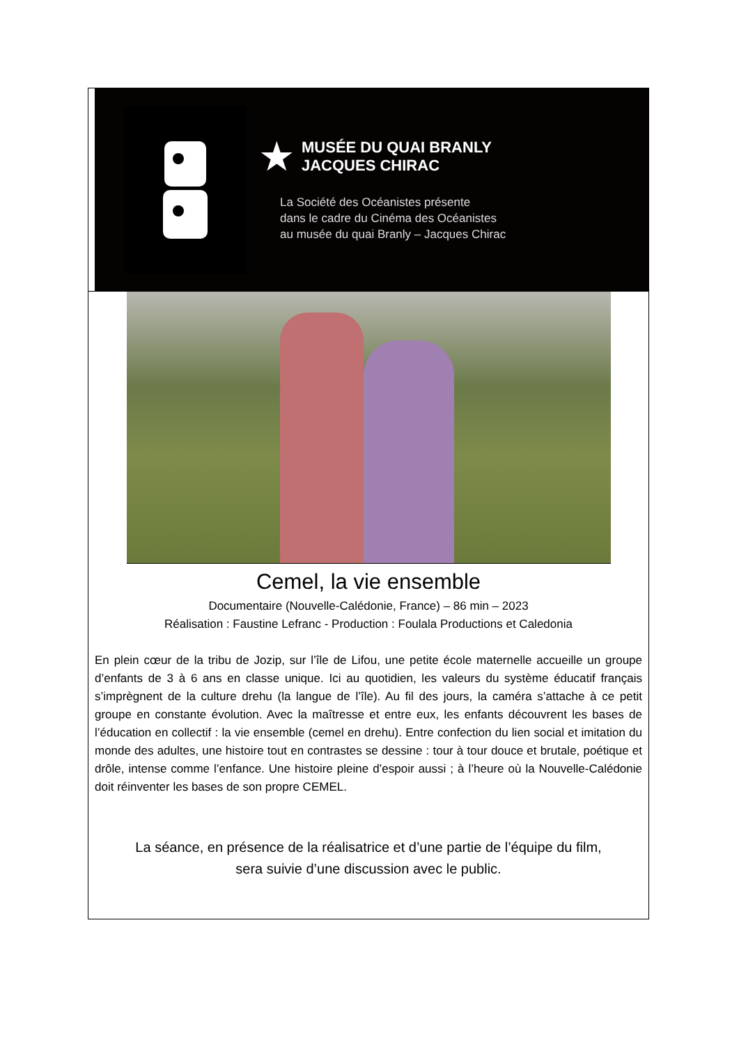★ MUSÉE DU QUAI BRANLY
JACQUES CHIRAC
La Société des Océanistes présente
dans le cadre du Cinéma des Océanistes
au musée du quai Branly – Jacques Chirac
Cemel, la vie ensemble
Documentaire (Nouvelle-Calédonie, France) – 86 min – 2023
Réalisation : Faustine Lefranc - Production : Foulala Productions et Caledonia
En plein cœur de la tribu de Jozip, sur l’île de Lifou, une petite école maternelle accueille un groupe d’enfants de 3 à 6 ans en classe unique. Ici au quotidien, les valeurs du système éducatif français s’imprègnent de la culture drehu (la langue de l’île). Au fil des jours, la caméra s’attache à ce petit groupe en constante évolution. Avec la maîtresse et entre eux, les enfants découvrent les bases de l’éducation en collectif : la vie ensemble (cemel en drehu). Entre confection du lien social et imitation du monde des adultes, une histoire tout en contrastes se dessine : tour à tour douce et brutale, poétique et drôle, intense comme l’enfance. Une histoire pleine d’espoir aussi ; à l’heure où la Nouvelle-Calédonie doit réinventer les bases de son propre CEMEL.
La séance, en présence de la réalisatrice et d’une partie de l’équipe du film,
sera suivie d’une discussion avec le public.